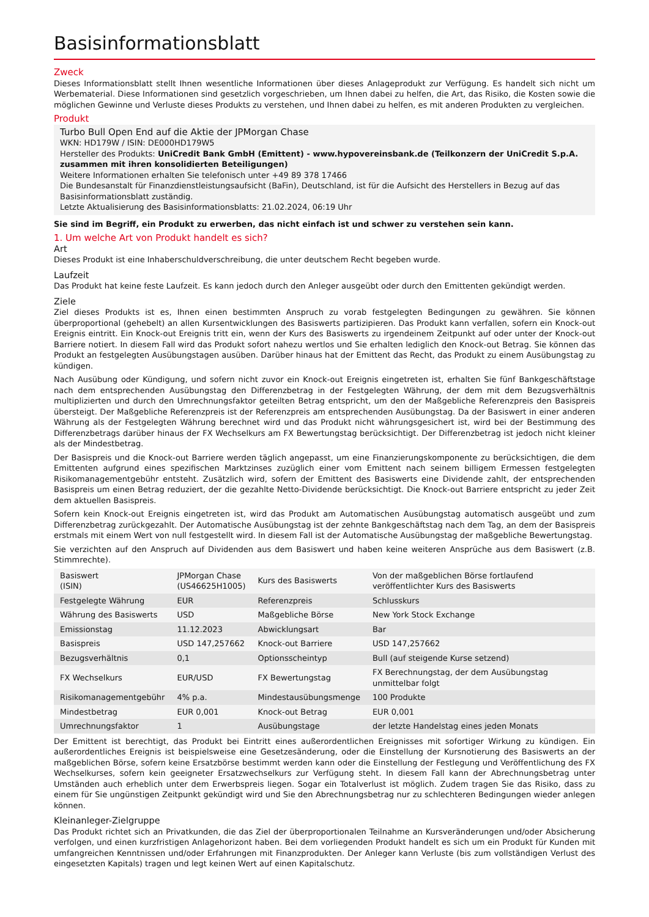Basisinformationsblatt
Zweck
Dieses Informationsblatt stellt Ihnen wesentliche Informationen über dieses Anlageprodukt zur Verfügung. Es handelt sich nicht um Werbematerial. Diese Informationen sind gesetzlich vorgeschrieben, um Ihnen dabei zu helfen, die Art, das Risiko, die Kosten sowie die möglichen Gewinne und Verluste dieses Produkts zu verstehen, und Ihnen dabei zu helfen, es mit anderen Produkten zu vergleichen.
Produkt
Turbo Bull Open End auf die Aktie der JPMorgan Chase
WKN: HD179W / ISIN: DE000HD179W5
Hersteller des Produkts: UniCredit Bank GmbH (Emittent) - www.hypovereinsbank.de (Teilkonzern der UniCredit S.p.A. zusammen mit ihren konsolidierten Beteiligungen)
Weitere Informationen erhalten Sie telefonisch unter +49 89 378 17466
Die Bundesanstalt für Finanzdienstleistungsaufsicht (BaFin), Deutschland, ist für die Aufsicht des Herstellers in Bezug auf das Basisinformationsblatt zuständig.
Letzte Aktualisierung des Basisinformationsblatts: 21.02.2024, 06:19 Uhr
Sie sind im Begriff, ein Produkt zu erwerben, das nicht einfach ist und schwer zu verstehen sein kann.
1. Um welche Art von Produkt handelt es sich?
Art
Dieses Produkt ist eine Inhaberschuldverschreibung, die unter deutschem Recht begeben wurde.
Laufzeit
Das Produkt hat keine feste Laufzeit. Es kann jedoch durch den Anleger ausgeübt oder durch den Emittenten gekündigt werden.
Ziele
Ziel dieses Produkts ist es, Ihnen einen bestimmten Anspruch zu vorab festgelegten Bedingungen zu gewähren. Sie können überproportional (gehebelt) an allen Kursentwicklungen des Basiswerts partizipieren. Das Produkt kann verfallen, sofern ein Knock-out Ereignis eintritt. Ein Knock-out Ereignis tritt ein, wenn der Kurs des Basiswerts zu irgendeinem Zeitpunkt auf oder unter der Knock-out Barriere notiert. In diesem Fall wird das Produkt sofort nahezu wertlos und Sie erhalten lediglich den Knock-out Betrag. Sie können das Produkt an festgelegten Ausübungstagen ausüben. Darüber hinaus hat der Emittent das Recht, das Produkt zu einem Ausübungstag zu kündigen.
Nach Ausübung oder Kündigung, und sofern nicht zuvor ein Knock-out Ereignis eingetreten ist, erhalten Sie fünf Bankgeschäftstage nach dem entsprechenden Ausübungstag den Differenzbetrag in der Festgelegten Währung, der dem mit dem Bezugsverhältnis multiplizierten und durch den Umrechnungsfaktor geteilten Betrag entspricht, um den der Maßgebliche Referenzpreis den Basispreis übersteigt. Der Maßgebliche Referenzpreis ist der Referenzpreis am entsprechenden Ausübungstag. Da der Basiswert in einer anderen Währung als der Festgelegten Währung berechnet wird und das Produkt nicht währungsgesichert ist, wird bei der Bestimmung des Differenzbetrags darüber hinaus der FX Wechselkurs am FX Bewertungstag berücksichtigt. Der Differenzbetrag ist jedoch nicht kleiner als der Mindestbetrag.
Der Basispreis und die Knock-out Barriere werden täglich angepasst, um eine Finanzierungskomponente zu berücksichtigen, die dem Emittenten aufgrund eines spezifischen Marktzinses zuzüglich einer vom Emittent nach seinem billigem Ermessen festgelegten Risikomanagementgebühr entsteht. Zusätzlich wird, sofern der Emittent des Basiswerts eine Dividende zahlt, der entsprechenden Basispreis um einen Betrag reduziert, der die gezahlte Netto-Dividende berücksichtigt. Die Knock-out Barriere entspricht zu jeder Zeit dem aktuellen Basispreis.
Sofern kein Knock-out Ereignis eingetreten ist, wird das Produkt am Automatischen Ausübungstag automatisch ausgeübt und zum Differenzbetrag zurückgezahlt. Der Automatische Ausübungstag ist der zehnte Bankgeschäftstag nach dem Tag, an dem der Basispreis erstmals mit einem Wert von null festgestellt wird. In diesem Fall ist der Automatische Ausübungstag der maßgebliche Bewertungstag.
Sie verzichten auf den Anspruch auf Dividenden aus dem Basiswert und haben keine weiteren Ansprüche aus dem Basiswert (z.B. Stimmrechte).
| Basiswert (ISIN) | JPMorgan Chase (US46625H1005) | Kurs des Basiswerts | Von der maßgeblichen Börse fortlaufend veröffentlichter Kurs des Basiswerts |
| Festgelegte Währung | EUR | Referenzpreis | Schlusskurs |
| Währung des Basiswerts | USD | Maßgebliche Börse | New York Stock Exchange |
| Emissionstag | 11.12.2023 | Abwicklungsart | Bar |
| Basispreis | USD 147,257662 | Knock-out Barriere | USD 147,257662 |
| Bezugsverhältnis | 0,1 | Optionsscheintyp | Bull (auf steigende Kurse setzend) |
| FX Wechselkurs | EUR/USD | FX Bewertungstag | FX Berechnungstag, der dem Ausübungstag unmittelbar folgt |
| Risikomanagementgebühr | 4% p.a. | Mindestausübungsmenge | 100 Produkte |
| Mindestbetrag | EUR 0,001 | Knock-out Betrag | EUR 0,001 |
| Umrechnungsfaktor | 1 | Ausübungstage | der letzte Handelstag eines jeden Monats |
Der Emittent ist berechtigt, das Produkt bei Eintritt eines außerordentlichen Ereignisses mit sofortiger Wirkung zu kündigen. Ein außerordentliches Ereignis ist beispielsweise eine Gesetzesänderung, oder die Einstellung der Kursnotierung des Basiswerts an der maßgeblichen Börse, sofern keine Ersatzbörse bestimmt werden kann oder die Einstellung der Festlegung und Veröffentlichung des FX Wechselkurses, sofern kein geeigneter Ersatzwechselkurs zur Verfügung steht. In diesem Fall kann der Abrechnungsbetrag unter Umständen auch erheblich unter dem Erwerbspreis liegen. Sogar ein Totalverlust ist möglich. Zudem tragen Sie das Risiko, dass zu einem für Sie ungünstigen Zeitpunkt gekündigt wird und Sie den Abrechnungsbetrag nur zu schlechteren Bedingungen wieder anlegen können.
Kleinanleger-Zielgruppe
Das Produkt richtet sich an Privatkunden, die das Ziel der überproportionalen Teilnahme an Kursveränderungen und/oder Absicherung verfolgen, und einen kurzfristigen Anlagehorizont haben. Bei dem vorliegenden Produkt handelt es sich um ein Produkt für Kunden mit umfangreichen Kenntnissen und/oder Erfahrungen mit Finanzprodukten. Der Anleger kann Verluste (bis zum vollständigen Verlust des eingesetzten Kapitals) tragen und legt keinen Wert auf einen Kapitalschutz.